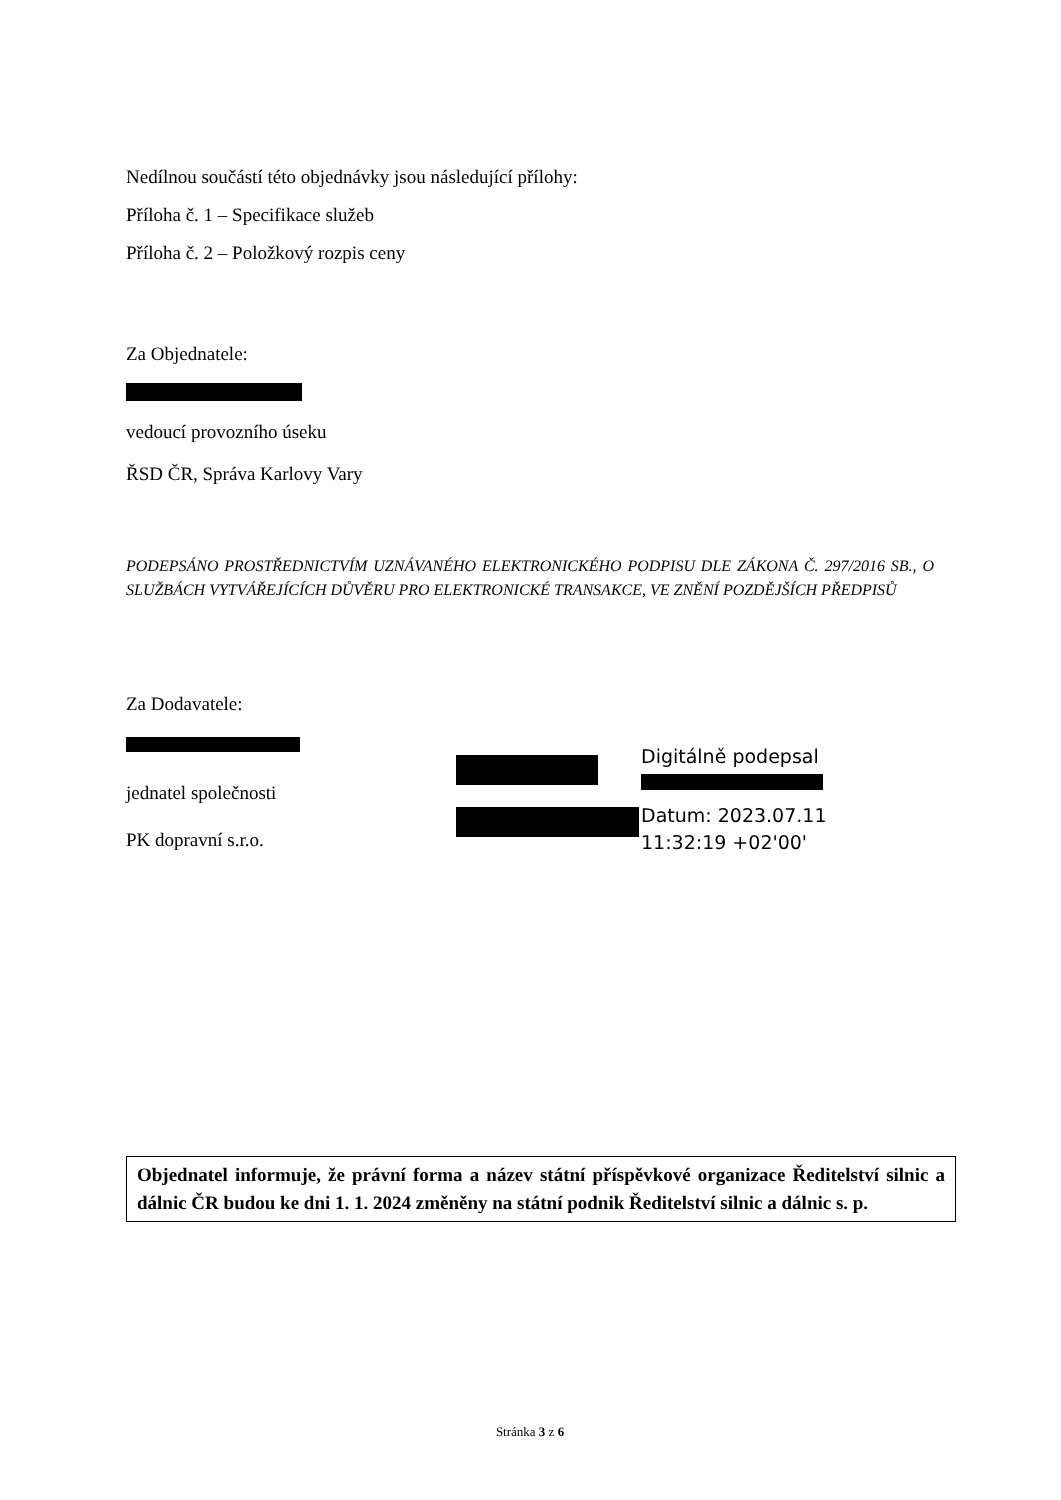Nedílnou součástí této objednávky jsou následující přílohy:
Příloha č. 1 – Specifikace služeb
Příloha č. 2 – Položkový rozpis ceny
Za Objednatele:
vedoucí provozního úseku
ŘSD ČR, Správa Karlovy Vary
PODEPSÁNO PROSTŘEDNICTVÍM UZNÁVANÉHO ELEKTRONICKÉHO PODPISU DLE ZÁKONA Č. 297/2016 SB., O SLUŽBÁCH VYTVÁŘEJÍCÍCH DŮVĚRU PRO ELEKTRONICKÉ TRANSAKCE, VE ZNĚNÍ POZDĚJŠÍCH PŘEDPISŮ
Za Dodavatele:
jednatel společnosti
PK dopravní s.r.o.
Digitálně podepsal
Datum: 2023.07.11
11:32:19 +02'00'
Objednatel informuje, že právní forma a název státní příspěvkové organizace Ředitelství silnic a dálnic ČR budou ke dni 1. 1. 2024 změněny na státní podnik Ředitelství silnic a dálnic s. p.
Stránka 3 z 6